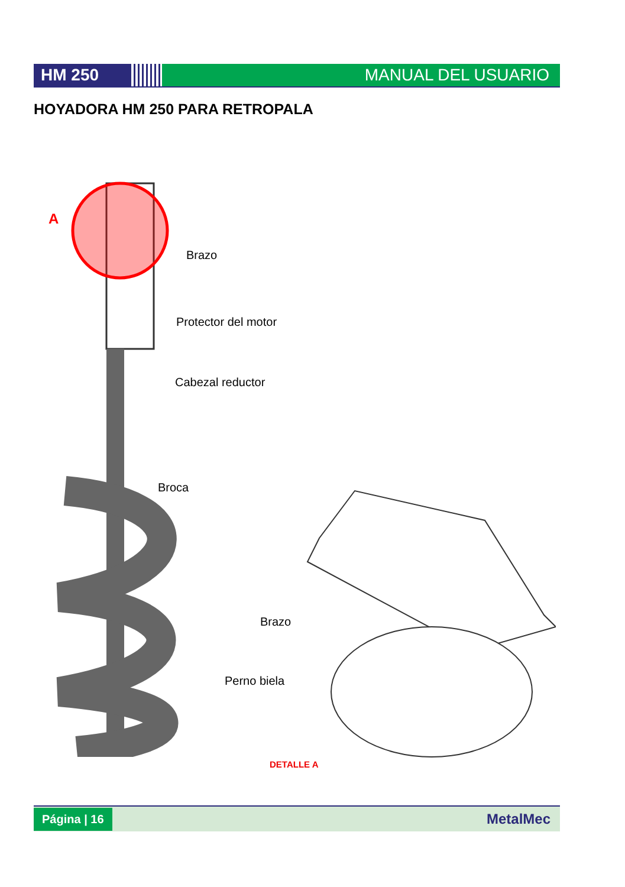HM 250 MANUAL DEL USUARIO
HOYADORA HM 250 PARA RETROPALA
A
Brazo
Protector del motor
Cabezal reductor
Broca
Brazo
Perno biela
DETALLE A
Página | 16
MetalMec